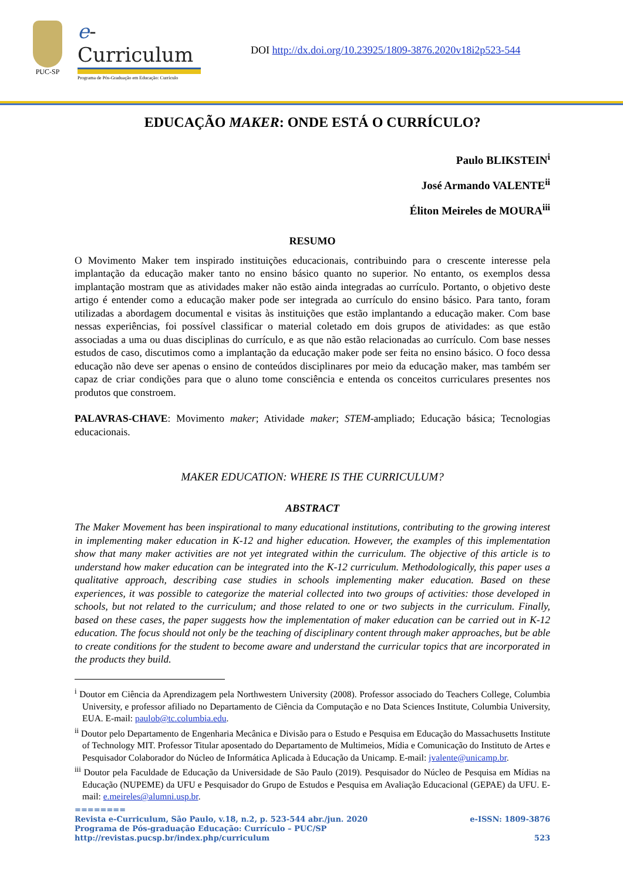PUC-SP
e-Curriculum
Programa de Pós-Graduação em Educação: Currículo
DOI http://dx.doi.org/10.23925/1809-3876.2020v18i2p523-544
EDUCAÇÃO MAKER: ONDE ESTÁ O CURRÍCULO?
Paulo BLIKSTEIN<sup>i</sup>
José Armando VALENTE<sup>ii</sup>
Éliton Meireles de MOURA<sup>iii</sup>
RESUMO
O Movimento Maker tem inspirado instituições educacionais, contribuindo para o crescente interesse pela implantação da educação maker tanto no ensino básico quanto no superior. No entanto, os exemplos dessa implantação mostram que as atividades maker não estão ainda integradas ao currículo. Portanto, o objetivo deste artigo é entender como a educação maker pode ser integrada ao currículo do ensino básico. Para tanto, foram utilizadas a abordagem documental e visitas às instituições que estão implantando a educação maker. Com base nessas experiências, foi possível classificar o material coletado em dois grupos de atividades: as que estão associadas a uma ou duas disciplinas do currículo, e as que não estão relacionadas ao currículo. Com base nesses estudos de caso, discutimos como a implantação da educação maker pode ser feita no ensino básico. O foco dessa educação não deve ser apenas o ensino de conteúdos disciplinares por meio da educação maker, mas também ser capaz de criar condições para que o aluno tome consciência e entenda os conceitos curriculares presentes nos produtos que constroem.
PALAVRAS-CHAVE: Movimento maker; Atividade maker; STEM-ampliado; Educação básica; Tecnologias educacionais.
MAKER EDUCATION: WHERE IS THE CURRICULUM?
ABSTRACT
The Maker Movement has been inspirational to many educational institutions, contributing to the growing interest in implementing maker education in K-12 and higher education. However, the examples of this implementation show that many maker activities are not yet integrated within the curriculum. The objective of this article is to understand how maker education can be integrated into the K-12 curriculum. Methodologically, this paper uses a qualitative approach, describing case studies in schools implementing maker education. Based on these experiences, it was possible to categorize the material collected into two groups of activities: those developed in schools, but not related to the curriculum; and those related to one or two subjects in the curriculum. Finally, based on these cases, the paper suggests how the implementation of maker education can be carried out in K-12 education. The focus should not only be the teaching of disciplinary content through maker approaches, but be able to create conditions for the student to become aware and understand the curricular topics that are incorporated in the products they build.
<sup>i</sup> Doutor em Ciência da Aprendizagem pela Northwestern University (2008). Professor associado do Teachers College, Columbia University, e professor afiliado no Departamento de Ciência da Computação e no Data Sciences Institute, Columbia University, EUA. E-mail: paulob@tc.columbia.edu.
<sup>ii</sup> Doutor pelo Departamento de Engenharia Mecânica e Divisão para o Estudo e Pesquisa em Educação do Massachusetts Institute of Technology MIT. Professor Titular aposentado do Departamento de Multimeios, Mídia e Comunicação do Instituto de Artes e Pesquisador Colaborador do Núcleo de Informática Aplicada à Educação da Unicamp. E-mail: jvalente@unicamp.br.
<sup>iii</sup> Doutor pela Faculdade de Educação da Universidade de São Paulo (2019). Pesquisador do Núcleo de Pesquisa em Mídias na Educação (NUPEME) da UFU e Pesquisador do Grupo de Estudos e Pesquisa em Avaliação Educacional (GEPAE) da UFU. E-mail: e.meireles@alumni.usp.br.
========
Revista e-Curriculum, São Paulo, v.18, n.2, p. 523-544 abr./jun. 2020 e-ISSN: 1809-3876
Programa de Pós-graduação Educação: Currículo – PUC/SP
http://revistas.pucsp.br/index.php/curriculum 523